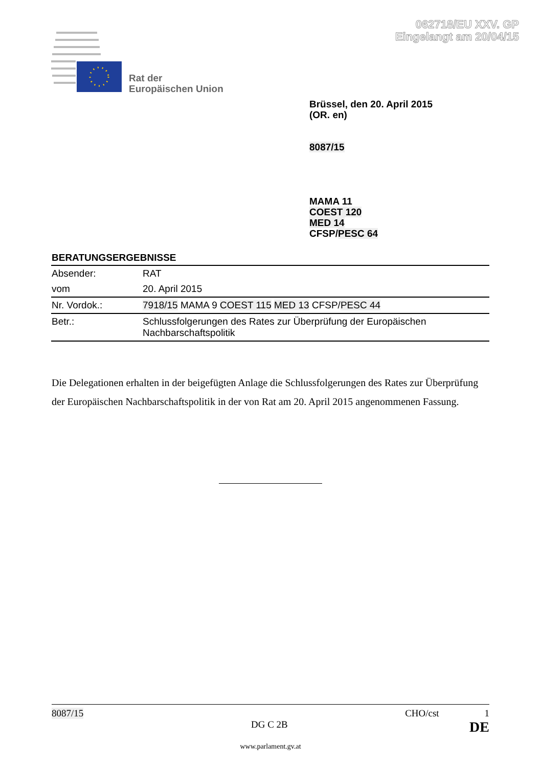062718/EU XXV. GP
Eingelangt am 20/04/15
Rat der
Europäischen Union
Brüssel, den 20. April 2015
(OR. en)
8087/15
MAMA 11
COEST 120
MED 14
CFSP/PESC 64
BERATUNGSERGEBNISSE
| Absender: | RAT |
| vom | 20. April 2015 |
| Nr. Vordok.: | 7918/15 MAMA 9 COEST 115 MED 13 CFSP/ PESC 44 |
| Betr.: | Schlussfolgerungen des Rates zur Überprüfung der Europäischen Nachbarschaftspolitik |
Die Delegationen erhalten in der beigefügten Anlage die Schlussfolgerungen des Rates zur Überprüfung der Europäischen Nachbarschaftspolitik in der von Rat am 20. April 2015 angenommenen Fassung.
8087/15 CHO/cst 1
DG C 2B DE
www.parlament.gv.at